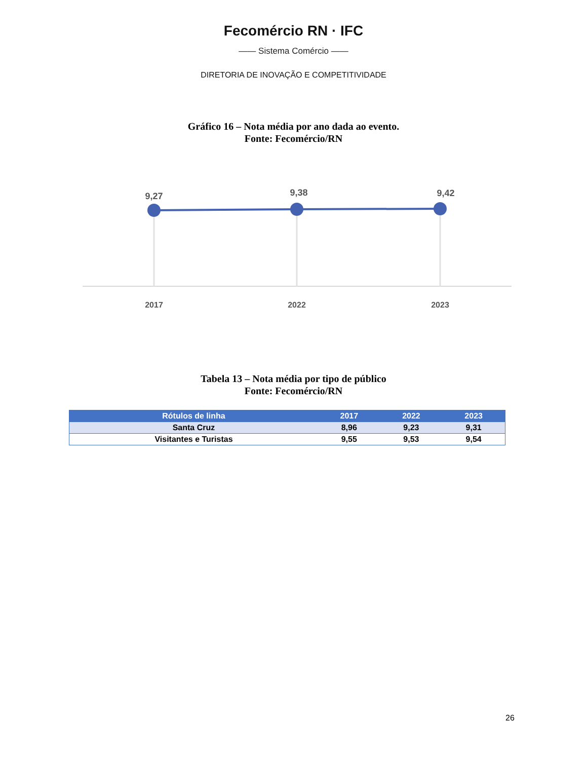Fecomércio RN · IFC
—— Sistema Comércio ——
DIRETORIA DE INOVAÇÃO E COMPETITIVIDADE
Gráfico 16 – Nota média por ano dada ao evento.
Fonte: Fecomércio/RN
9,27
9,38
9,42
2017
2022
2023
Tabela 13 – Nota média por tipo de público
Fonte: Fecomércio/RN
| Rótulos de linha | 2017 | 2022 | 2023 |
| --- | --- | --- | --- |
| Santa Cruz | 8,96 | 9,23 | 9,31 |
| Visitantes e Turistas | 9,55 | 9,53 | 9,54 |
26